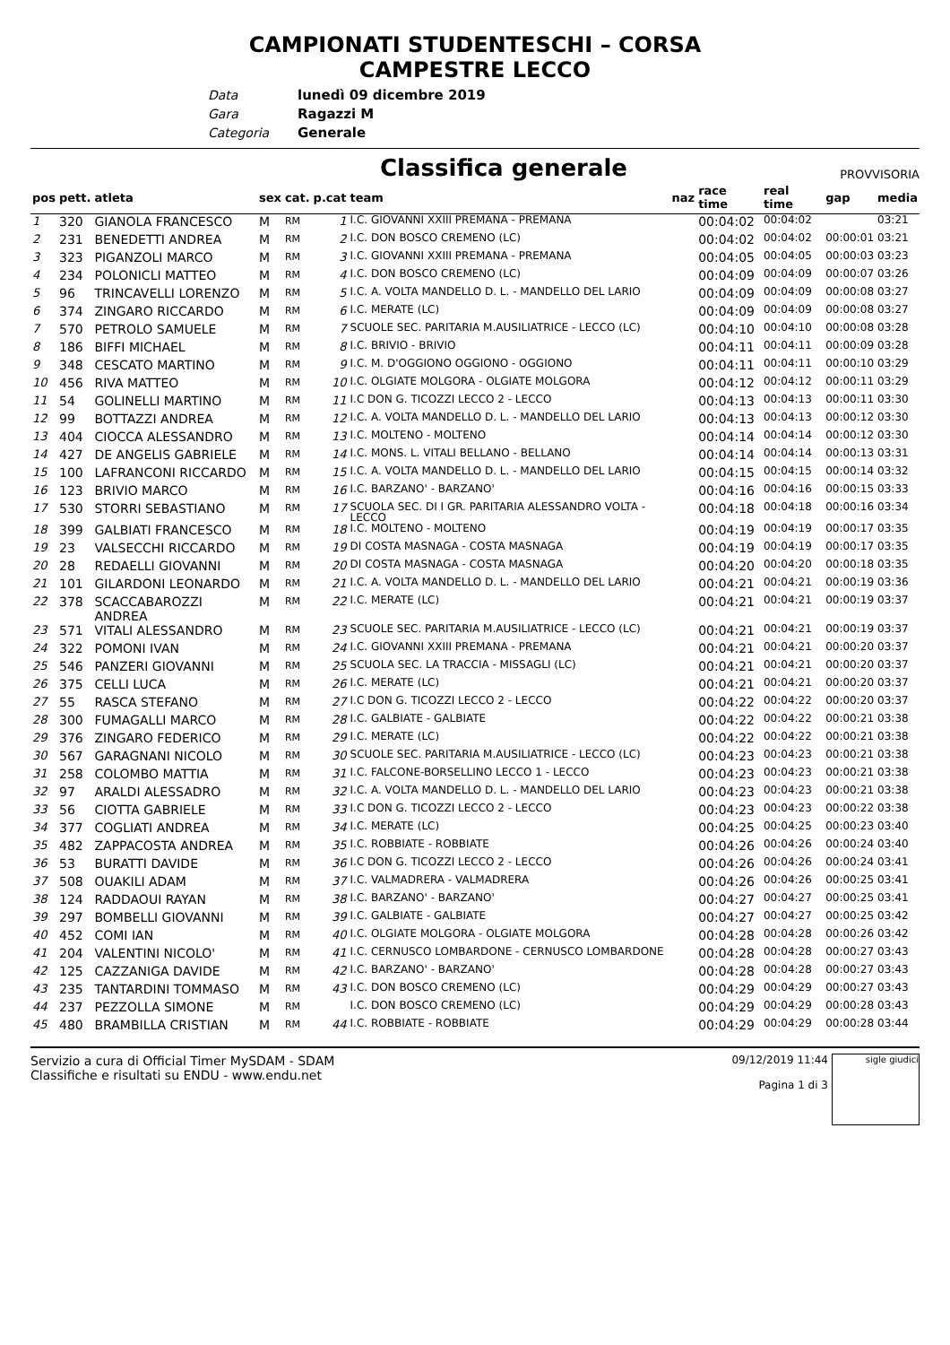CAMPIONATI STUDENTESCHI – CORSA
CAMPESTRE LECCO
Data lunedì 09 dicembre 2019
Gara Ragazzi M
Categoria Generale
Classifica generale
PROVVISORIA
| pos | pett. | atleta | sex | cat. | p.cat | team | naz | race time | real time | gap | media |
| --- | --- | --- | --- | --- | --- | --- | --- | --- | --- | --- | --- |
| 1 | 320 | GIANOLA FRANCESCO | M | RM | 1 | I.C. GIOVANNI XXIII PREMANA - PREMANA | | 00:04:02 | 00:04:02 | | 03:21 |
| 2 | 231 | BENEDETTI ANDREA | M | RM | 2 | I.C. DON BOSCO CREMENO (LC) | | 00:04:02 | 00:04:02 | 00:00:01 | 03:21 |
| 3 | 323 | PIGANZOLI MARCO | M | RM | 3 | I.C. GIOVANNI XXIII PREMANA - PREMANA | | 00:04:05 | 00:04:05 | 00:00:03 | 03:23 |
| 4 | 234 | POLONICLI MATTEO | M | RM | 4 | I.C. DON BOSCO CREMENO (LC) | | 00:04:09 | 00:04:09 | 00:00:07 | 03:26 |
| 5 | 96 | TRINCAVELLI LORENZO | M | RM | 5 | I.C. A. VOLTA MANDELLO D. L. - MANDELLO DEL LARIO | | 00:04:09 | 00:04:09 | 00:00:08 | 03:27 |
| 6 | 374 | ZINGARO RICCARDO | M | RM | 6 | I.C. MERATE (LC) | | 00:04:09 | 00:04:09 | 00:00:08 | 03:27 |
| 7 | 570 | PETROLO SAMUELE | M | RM | 7 | SCUOLE SEC. PARITARIA M.AUSILIATRICE - LECCO (LC) | | 00:04:10 | 00:04:10 | 00:00:08 | 03:28 |
| 8 | 186 | BIFFI MICHAEL | M | RM | 8 | I.C. BRIVIO - BRIVIO | | 00:04:11 | 00:04:11 | 00:00:09 | 03:28 |
| 9 | 348 | CESCATO MARTINO | M | RM | 9 | I.C. M. D'OGGIONO OGGIONO - OGGIONO | | 00:04:11 | 00:04:11 | 00:00:10 | 03:29 |
| 10 | 456 | RIVA MATTEO | M | RM | 10 | I.C. OLGIATE MOLGORA - OLGIATE MOLGORA | | 00:04:12 | 00:04:12 | 00:00:11 | 03:29 |
| 11 | 54 | GOLINELLI MARTINO | M | RM | 11 | I.C DON G. TICOZZI LECCO 2 - LECCO | | 00:04:13 | 00:04:13 | 00:00:11 | 03:30 |
| 12 | 99 | BOTTAZZI ANDREA | M | RM | 12 | I.C. A. VOLTA MANDELLO D. L. - MANDELLO DEL LARIO | | 00:04:13 | 00:04:13 | 00:00:12 | 03:30 |
| 13 | 404 | CIOCCA ALESSANDRO | M | RM | 13 | I.C. MOLTENO - MOLTENO | | 00:04:14 | 00:04:14 | 00:00:12 | 03:30 |
| 14 | 427 | DE ANGELIS GABRIELE | M | RM | 14 | I.C. MONS. L. VITALI BELLANO - BELLANO | | 00:04:14 | 00:04:14 | 00:00:13 | 03:31 |
| 15 | 100 | LAFRANCONI RICCARDO | M | RM | 15 | I.C. A. VOLTA MANDELLO D. L. - MANDELLO DEL LARIO | | 00:04:15 | 00:04:15 | 00:00:14 | 03:32 |
| 16 | 123 | BRIVIO MARCO | M | RM | 16 | I.C. BARZANO' - BARZANO' | | 00:04:16 | 00:04:16 | 00:00:15 | 03:33 |
| 17 | 530 | STORRI SEBASTIANO | M | RM | 17 | SCUOLA SEC. DI I GR. PARITARIA ALESSANDRO VOLTA - LECCO | | 00:04:18 | 00:04:18 | 00:00:16 | 03:34 |
| 18 | 399 | GALBIATI FRANCESCO | M | RM | 18 | I.C. MOLTENO - MOLTENO | | 00:04:19 | 00:04:19 | 00:00:17 | 03:35 |
| 19 | 23 | VALSECCHI RICCARDO | M | RM | 19 | DI COSTA MASNAGA - COSTA MASNAGA | | 00:04:19 | 00:04:19 | 00:00:17 | 03:35 |
| 20 | 28 | REDAELLI GIOVANNI | M | RM | 20 | DI COSTA MASNAGA - COSTA MASNAGA | | 00:04:20 | 00:04:20 | 00:00:18 | 03:35 |
| 21 | 101 | GILARDONI LEONARDO | M | RM | 21 | I.C. A. VOLTA MANDELLO D. L. - MANDELLO DEL LARIO | | 00:04:21 | 00:04:21 | 00:00:19 | 03:36 |
| 22 | 378 | SCACCABAROZZI ANDREA | M | RM | 22 | I.C. MERATE (LC) | | 00:04:21 | 00:04:21 | 00:00:19 | 03:37 |
| 23 | 571 | VITALI ALESSANDRO | M | RM | 23 | SCUOLE SEC. PARITARIA M.AUSILIATRICE - LECCO (LC) | | 00:04:21 | 00:04:21 | 00:00:19 | 03:37 |
| 24 | 322 | POMONI IVAN | M | RM | 24 | I.C. GIOVANNI XXIII PREMANA - PREMANA | | 00:04:21 | 00:04:21 | 00:00:20 | 03:37 |
| 25 | 546 | PANZERI GIOVANNI | M | RM | 25 | SCUOLA SEC. LA TRACCIA - MISSAGLI (LC) | | 00:04:21 | 00:04:21 | 00:00:20 | 03:37 |
| 26 | 375 | CELLI LUCA | M | RM | 26 | I.C. MERATE (LC) | | 00:04:21 | 00:04:21 | 00:00:20 | 03:37 |
| 27 | 55 | RASCA STEFANO | M | RM | 27 | I.C DON G. TICOZZI LECCO 2 - LECCO | | 00:04:22 | 00:04:22 | 00:00:20 | 03:37 |
| 28 | 300 | FUMAGALLI MARCO | M | RM | 28 | I.C. GALBIATE - GALBIATE | | 00:04:22 | 00:04:22 | 00:00:21 | 03:38 |
| 29 | 376 | ZINGARO FEDERICO | M | RM | 29 | I.C. MERATE (LC) | | 00:04:22 | 00:04:22 | 00:00:21 | 03:38 |
| 30 | 567 | GARAGNANI NICOLO | M | RM | 30 | SCUOLE SEC. PARITARIA M.AUSILIATRICE - LECCO (LC) | | 00:04:23 | 00:04:23 | 00:00:21 | 03:38 |
| 31 | 258 | COLOMBO MATTIA | M | RM | 31 | I.C. FALCONE-BORSELLINO LECCO 1 - LECCO | | 00:04:23 | 00:04:23 | 00:00:21 | 03:38 |
| 32 | 97 | ARALDI ALESSADRO | M | RM | 32 | I.C. A. VOLTA MANDELLO D. L. - MANDELLO DEL LARIO | | 00:04:23 | 00:04:23 | 00:00:21 | 03:38 |
| 33 | 56 | CIOTTA GABRIELE | M | RM | 33 | I.C DON G. TICOZZI LECCO 2 - LECCO | | 00:04:23 | 00:04:23 | 00:00:22 | 03:38 |
| 34 | 377 | COGLIATI ANDREA | M | RM | 34 | I.C. MERATE (LC) | | 00:04:25 | 00:04:25 | 00:00:23 | 03:40 |
| 35 | 482 | ZAPPACOSTA ANDREA | M | RM | 35 | I.C. ROBBIATE - ROBBIATE | | 00:04:26 | 00:04:26 | 00:00:24 | 03:40 |
| 36 | 53 | BURATTI DAVIDE | M | RM | 36 | I.C DON G. TICOZZI LECCO 2 - LECCO | | 00:04:26 | 00:04:26 | 00:00:24 | 03:41 |
| 37 | 508 | OUAKILI ADAM | M | RM | 37 | I.C. VALMADRERA - VALMADRERA | | 00:04:26 | 00:04:26 | 00:00:25 | 03:41 |
| 38 | 124 | RADDAOUI RAYAN | M | RM | 38 | I.C. BARZANO' - BARZANO' | | 00:04:27 | 00:04:27 | 00:00:25 | 03:41 |
| 39 | 297 | BOMBELLI GIOVANNI | M | RM | 39 | I.C. GALBIATE - GALBIATE | | 00:04:27 | 00:04:27 | 00:00:25 | 03:42 |
| 40 | 452 | COMI IAN | M | RM | 40 | I.C. OLGIATE MOLGORA - OLGIATE MOLGORA | | 00:04:28 | 00:04:28 | 00:00:26 | 03:42 |
| 41 | 204 | VALENTINI NICOLO' | M | RM | 41 | I.C. CERNUSCO LOMBARDONE - CERNUSCO LOMBARDONE | | 00:04:28 | 00:04:28 | 00:00:27 | 03:43 |
| 42 | 125 | CAZZANIGA DAVIDE | M | RM | 42 | I.C. BARZANO' - BARZANO' | | 00:04:28 | 00:04:28 | 00:00:27 | 03:43 |
| 43 | 235 | TANTARDINI TOMMASO | M | RM | 43 | I.C. DON BOSCO CREMENO (LC) | | 00:04:29 | 00:04:29 | 00:00:27 | 03:43 |
| 44 | 237 | PEZZOLLA SIMONE | M | RM | | I.C. DON BOSCO CREMENO (LC) | | 00:04:29 | 00:04:29 | 00:00:28 | 03:43 |
| 45 | 480 | BRAMBILLA CRISTIAN | M | RM | 44 | I.C. ROBBIATE - ROBBIATE | | 00:04:29 | 00:04:29 | 00:00:28 | 03:44 |
Servizio a cura di Official Timer MySDAM - SDAM
Classifiche e risultati su ENDU - www.endu.net
09/12/2019 11:44
Pagina 1 di 3
sigle giudici